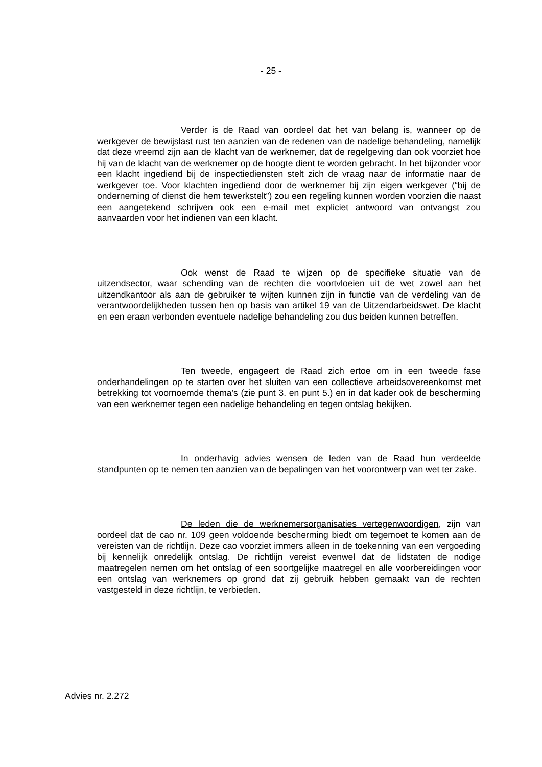- 25 -
Verder is de Raad van oordeel dat het van belang is, wanneer op de werkgever de bewijslast rust ten aanzien van de redenen van de nadelige behandeling, namelijk dat deze vreemd zijn aan de klacht van de werknemer, dat de regelgeving dan ook voorziet hoe hij van de klacht van de werknemer op de hoogte dient te worden gebracht. In het bijzonder voor een klacht ingediend bij de inspectiediensten stelt zich de vraag naar de informatie naar de werkgever toe. Voor klachten ingediend door de werknemer bij zijn eigen werkgever (“bij de onderneming of dienst die hem tewerkstelt”) zou een regeling kunnen worden voorzien die naast een aangetekend schrijven ook een e-mail met expliciet antwoord van ontvangst zou aanvaarden voor het indienen van een klacht.
Ook wenst de Raad te wijzen op de specifieke situatie van de uitzendsector, waar schending van de rechten die voortvloeien uit de wet zowel aan het uitzendkantoor als aan de gebruiker te wijten kunnen zijn in functie van de verdeling van de verantwoordelijkheden tussen hen op basis van artikel 19 van de Uitzendarbeidswet. De klacht en een eraan verbonden eventuele nadelige behandeling zou dus beiden kunnen betreffen.
Ten tweede, engageert de Raad zich ertoe om in een tweede fase onderhandelingen op te starten over het sluiten van een collectieve arbeidsovereenkomst met betrekking tot voornoemde thema’s (zie punt 3. en punt 5.) en in dat kader ook de bescherming van een werknemer tegen een nadelige behandeling en tegen ontslag bekijken.
In onderhavig advies wensen de leden van de Raad hun verdeelde standpunten op te nemen ten aanzien van de bepalingen van het voorontwerp van wet ter zake.
De leden die de werknemersorganisaties vertegenwoordigen, zijn van oordeel dat de cao nr. 109 geen voldoende bescherming biedt om tegemoet te komen aan de vereisten van de richtlijn. Deze cao voorziet immers alleen in de toekenning van een vergoeding bij kennelijk onredelijk ontslag. De richtlijn vereist evenwel dat de lidstaten de nodige maatregelen nemen om het ontslag of een soortgelijke maatregel en alle voorbereidingen voor een ontslag van werknemers op grond dat zij gebruik hebben gemaakt van de rechten vastgesteld in deze richtlijn, te verbieden.
Advies nr. 2.272